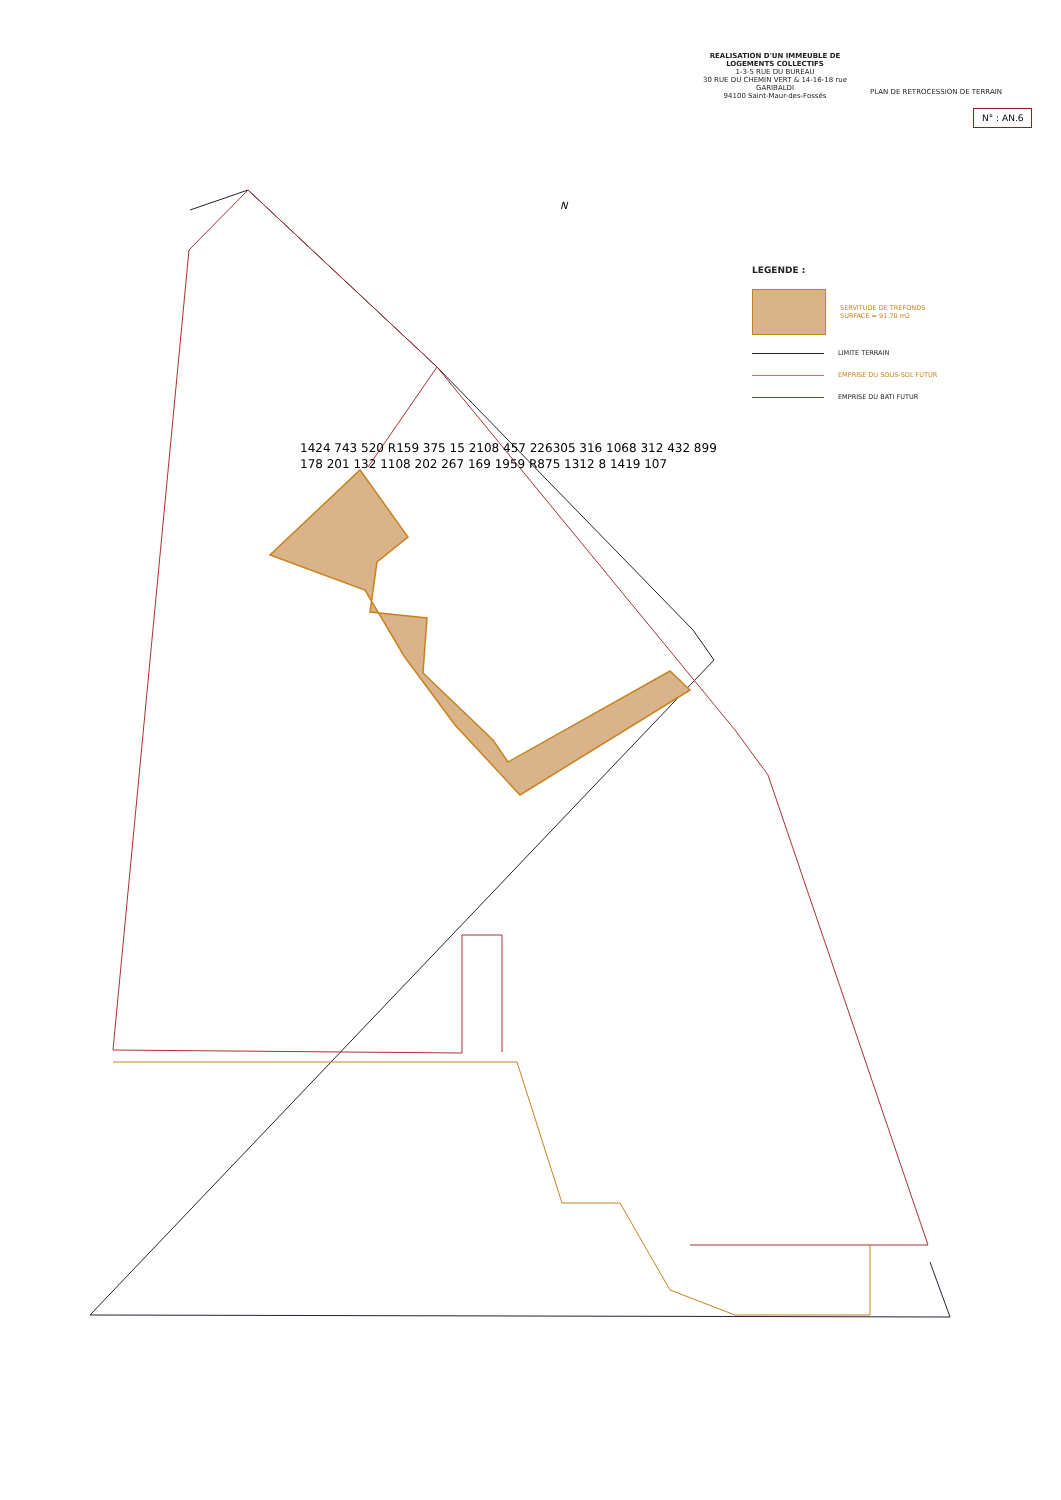REALISATION D'UN IMMEUBLE DE LOGEMENTS COLLECTIFS
1-3-5 RUE DU BUREAU
30 RUE DU CHEMIN VERT & 14-16-18 rue GARIBALDI
94100 Saint-Maur-des-Fossés
PLAN DE RETROCESSION DE TERRAIN
N° : AN.6
LEGENDE :
SERVITUDE DE TREFONDS
SURFACE = 91.70 m2
LIMITE TERRAIN
EMPRISE DU SOUS-SOL FUTUR
EMPRISE DU BATI FUTUR
N
1424 743 520 R159 375 15 2108 457 226305 316 1068 312 432 899 178 201 132 1108 202 267 169 1959 R875 1312 8 1419 107